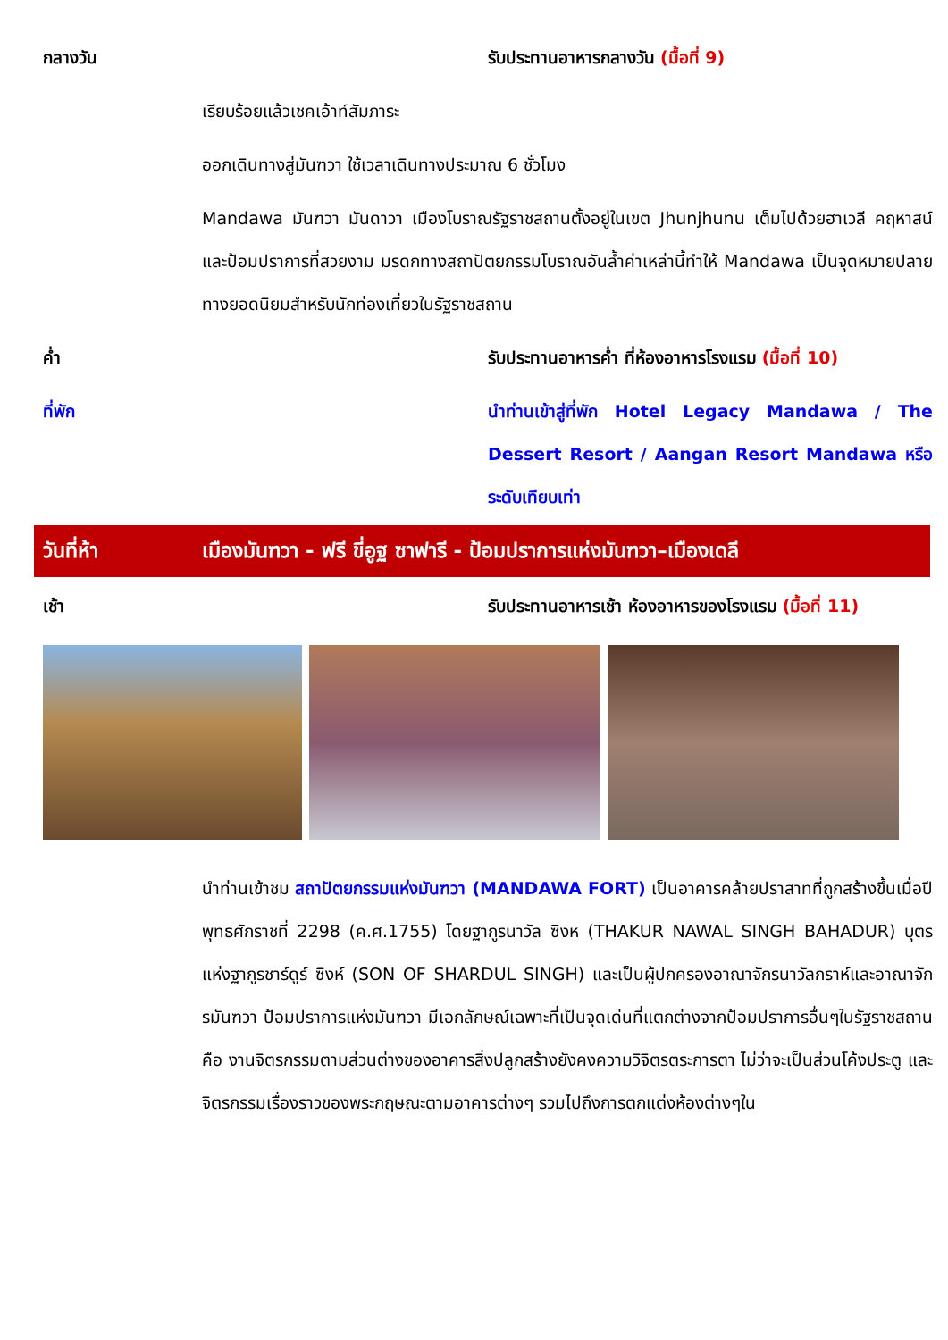กลางวัน รับประทานอาหารกลางวัน (มื้อที่ 9)
เรียบร้อยแล้วเชคเอ้าท์สัมภาระ
ออกเดินทางสู่มันฑวา ใช้เวลาเดินทางประมาณ 6 ชั่วโมง
Mandawa มันฑวา มันดาวา เมืองโบราณรัฐราชสถานตั้งอยู่ในเขต Jhunjhunu เต็มไปด้วยฮาเวลี คฤหาสน์ และป้อมปราการที่สวยงาม มรดกทางสถาปัตยกรรมโบราณอันล้ำค่าเหล่านี้ทำให้ Mandawa เป็นจุดหมายปลายทางยอดนิยมสำหรับนักท่องเที่ยวในรัฐราชสถาน
ค่ำ รับประทานอาหารค่ำ ที่ห้องอาหารโรงแรม (มื้อที่ 10)
ที่พัก นำท่านเข้าสู่ที่พัก Hotel Legacy Mandawa / The Dessert Resort / Aangan Resort Mandawa หรือระดับเทียบเท่า
วันที่ห้า เมืองมันฑวา - ฟรี ขี่อูฐ ซาฟารี - ป้อมปราการแห่งมันฑวา–เมืองเดลี
เช้า รับประทานอาหารเช้า ห้องอาหารของโรงแรม (มื้อที่ 11)
นำท่านเข้าชม สถาปัตยกรรมแห่งมันฑวา (MANDAWA FORT) เป็นอาคารคล้ายปราสาทที่ถูกสร้างขึ้นเมื่อปีพุทธศักราชที่ 2298 (ค.ศ.1755) โดยฐากูรนาวัล ซิงห (THAKUR NAWAL SINGH BAHADUR) บุตรแห่งฐากูรชาร์ดูร์ ซิงห์ (SON OF SHARDUL SINGH) และเป็นผู้ปกครองอาณาจักรนาวัลกราห์และอาณาจักรมันฑวา ป้อมปราการแห่งมันฑวา มีเอกลักษณ์เฉพาะที่เป็นจุดเด่นที่แตกต่างจากป้อมปราการอื่นๆในรัฐราชสถาน คือ งานจิตรกรรมตามส่วนต่างของอาคารสิ่งปลูกสร้างยังคงความวิจิตรตระการตา ไม่ว่าจะเป็นส่วนโค้งประตู และจิตรกรรมเรื่องราวของพระกฤษณะตามอาคารต่างๆ รวมไปถึงการตกแต่งห้องต่างๆใน